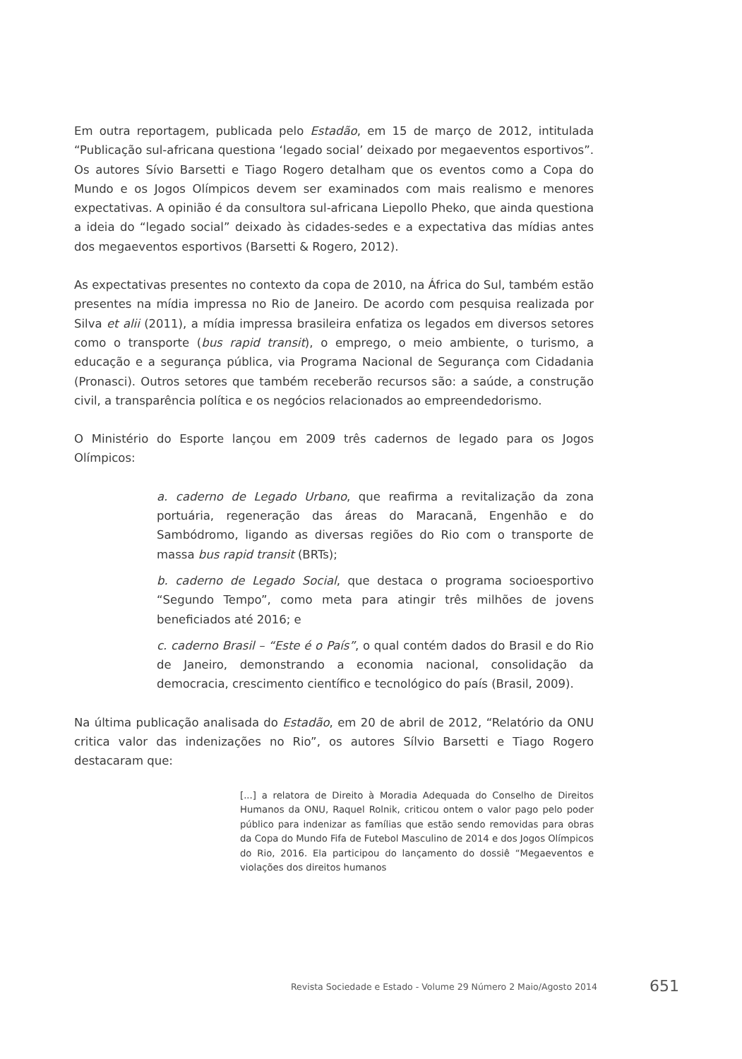Em outra reportagem, publicada pelo Estadão, em 15 de março de 2012, intitulada “Publicação sul-africana questiona ‘legado social’ deixado por megaeventos esportivos”. Os autores Sívio Barsetti e Tiago Rogero detalham que os eventos como a Copa do Mundo e os Jogos Olímpicos devem ser examinados com mais realismo e menores expectativas. A opinião é da consultora sul-africana Liepollo Pheko, que ainda questiona a ideia do “legado social” deixado às cidades-sedes e a expectativa das mídias antes dos megaeventos esportivos (Barsetti & Rogero, 2012).
As expectativas presentes no contexto da copa de 2010, na África do Sul, também estão presentes na mídia impressa no Rio de Janeiro. De acordo com pesquisa realizada por Silva et alii (2011), a mídia impressa brasileira enfatiza os legados em diversos setores como o transporte (bus rapid transit), o emprego, o meio ambiente, o turismo, a educação e a segurança pública, via Programa Nacional de Segurança com Cidadania (Pronasci). Outros setores que também receberão recursos são: a saúde, a construção civil, a transparência política e os negócios relacionados ao empreendedorismo.
O Ministério do Esporte lançou em 2009 três cadernos de legado para os Jogos Olímpicos:
a. caderno de Legado Urbano, que reafirma a revitalização da zona portuária, regeneração das áreas do Maracanã, Engenhão e do Sambódromo, ligando as diversas regiões do Rio com o transporte de massa bus rapid transit (BRTs);
b. caderno de Legado Social, que destaca o programa socioesportivo “Segundo Tempo”, como meta para atingir três milhões de jovens beneficiados até 2016; e
c. caderno Brasil – “Este é o País”, o qual contém dados do Brasil e do Rio de Janeiro, demonstrando a economia nacional, consolidação da democracia, crescimento científico e tecnológico do país (Brasil, 2009).
Na última publicação analisada do Estadão, em 20 de abril de 2012, “Relatório da ONU critica valor das indenizações no Rio”, os autores Sílvio Barsetti e Tiago Rogero destacaram que:
[...] a relatora de Direito à Moradia Adequada do Conselho de Direitos Humanos da ONU, Raquel Rolnik, criticou ontem o valor pago pelo poder público para indenizar as famílias que estão sendo removidas para obras da Copa do Mundo Fifa de Futebol Masculino de 2014 e dos Jogos Olímpicos do Rio, 2016. Ela participou do lançamento do dossiê “Megaeventos e violações dos direitos humanos
Revista Sociedade e Estado - Volume 29 Número 2 Maio/Agosto 2014 651